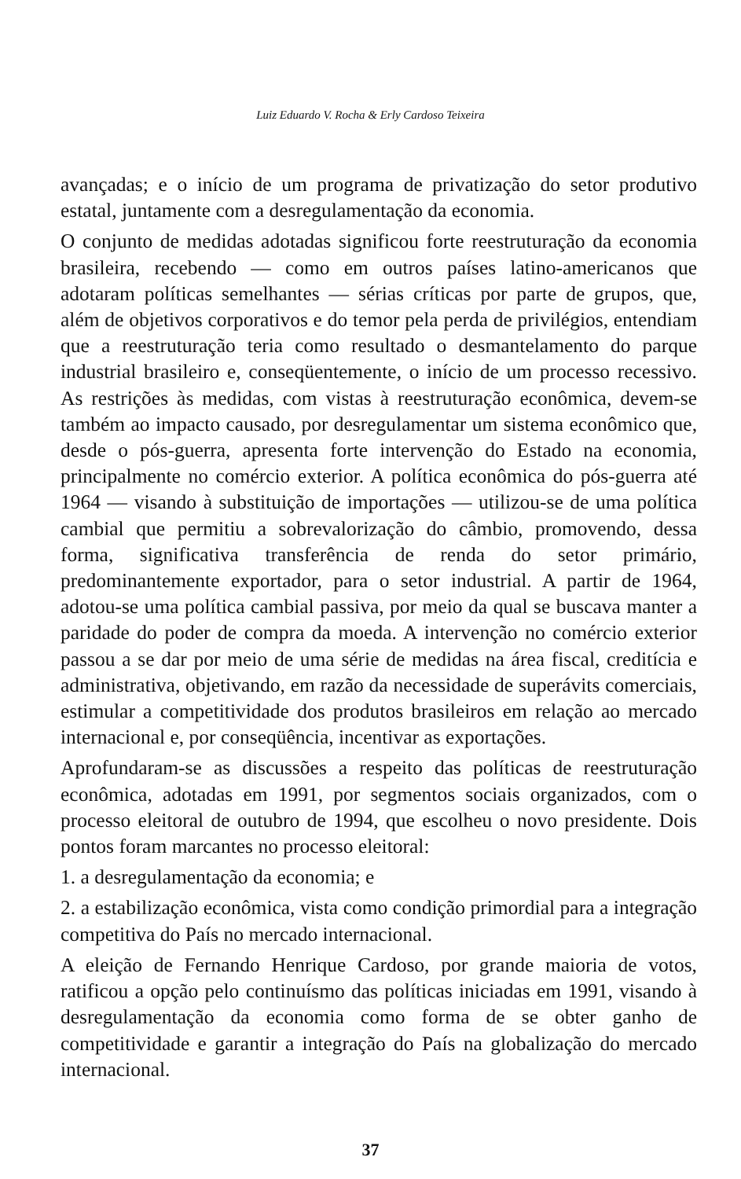Luiz Eduardo V. Rocha & Erly Cardoso Teixeira
avançadas; e o início de um programa de privatização do setor produtivo estatal, juntamente com a desregulamentação da economia.
O conjunto de medidas adotadas significou forte reestruturação da economia brasileira, recebendo — como em outros países latino-americanos que adotaram políticas semelhantes — sérias críticas por parte de grupos, que, além de objetivos corporativos e do temor pela perda de privilégios, entendiam que a reestruturação teria como resultado o desmantelamento do parque industrial brasileiro e, conseqüentemente, o início de um processo recessivo. As restrições às medidas, com vistas à reestruturação econômica, devem-se também ao impacto causado, por desregulamentar um sistema econômico que, desde o pós-guerra, apresenta forte intervenção do Estado na economia, principalmente no comércio exterior. A política econômica do pós-guerra até 1964 — visando à substituição de importações — utilizou-se de uma política cambial que permitiu a sobrevalorização do câmbio, promovendo, dessa forma, significativa transferência de renda do setor primário, predominantemente exportador, para o setor industrial. A partir de 1964, adotou-se uma política cambial passiva, por meio da qual se buscava manter a paridade do poder de compra da moeda. A intervenção no comércio exterior passou a se dar por meio de uma série de medidas na área fiscal, creditícia e administrativa, objetivando, em razão da necessidade de superávits comerciais, estimular a competitividade dos produtos brasileiros em relação ao mercado internacional e, por conseqüência, incentivar as exportações.
Aprofundaram-se as discussões a respeito das políticas de reestruturação econômica, adotadas em 1991, por segmentos sociais organizados, com o processo eleitoral de outubro de 1994, que escolheu o novo presidente. Dois pontos foram marcantes no processo eleitoral:
1. a desregulamentação da economia; e
2. a estabilização econômica, vista como condição primordial para a integração competitiva do País no mercado internacional.
A eleição de Fernando Henrique Cardoso, por grande maioria de votos, ratificou a opção pelo continuísmo das políticas iniciadas em 1991, visando à desregulamentação da economia como forma de se obter ganho de competitividade e garantir a integração do País na globalização do mercado internacional.
37